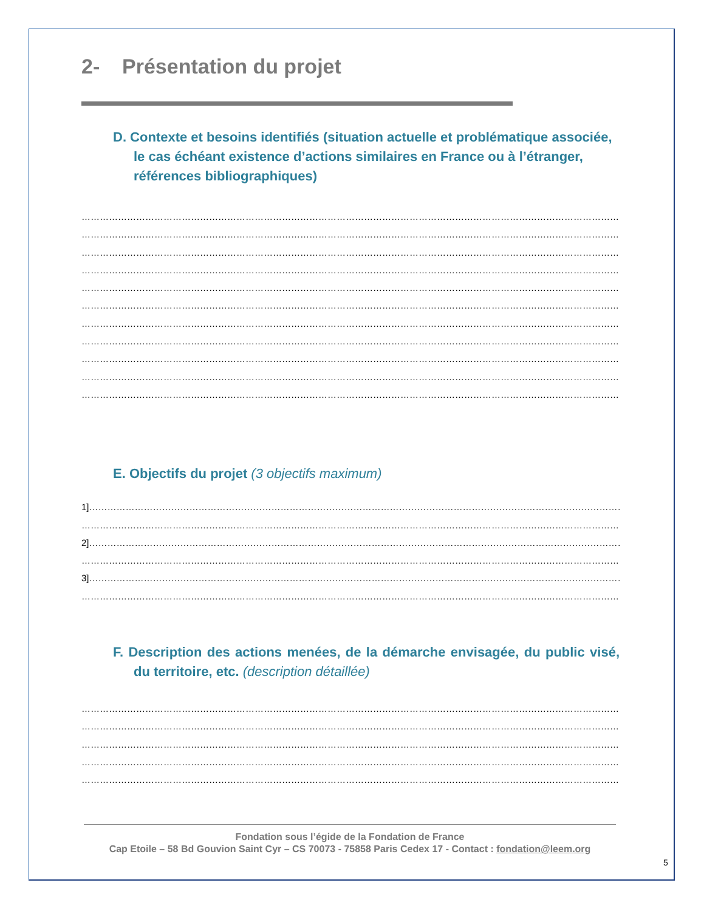2- Présentation du projet
D. Contexte et besoins identifiés (situation actuelle et problématique associée, le cas échéant existence d’actions similaires en France ou à l’étranger, références bibliographiques)
…………………………………………………………………………………………………………………………………………………………………………
…………………………………………………………………………………………………………………………………………………………………………
…………………………………………………………………………………………………………………………………………………………………………
…………………………………………………………………………………………………………………………………………………………………………
…………………………………………………………………………………………………………………………………………………………………………
…………………………………………………………………………………………………………………………………………………………………………
…………………………………………………………………………………………………………………………………………………………………………
…………………………………………………………………………………………………………………………………………………………………………
…………………………………………………………………………………………………………………………………………………………………………
…………………………………………………………………………………………………………………………………………………………………………
…………………………………………………………………………………………………………………………………………………………………………
E. Objectifs du projet (3 objectifs maximum)
1]………………………………………………………………………………………………………………………………………………………………………
…………………………………………………………………………………………………………………………………………………………………………
2]………………………………………………………………………………………………………………………………………………………………………
…………………………………………………………………………………………………………………………………………………………………………
3]………………………………………………………………………………………………………………………………………………………………………
…………………………………………………………………………………………………………………………………………………………………………
F. Description des actions menées, de la démarche envisagée, du public visé, du territoire, etc. (description détaillée)
…………………………………………………………………………………………………………………………………………………………………………
…………………………………………………………………………………………………………………………………………………………………………
…………………………………………………………………………………………………………………………………………………………………………
…………………………………………………………………………………………………………………………………………………………………………
…………………………………………………………………………………………………………………………………………………………………………
Fondation sous l’égide de la Fondation de France
Cap Etoile – 58 Bd Gouvion Saint Cyr – CS 70073 - 75858 Paris Cedex 17 - Contact : fondation@leem.org
5